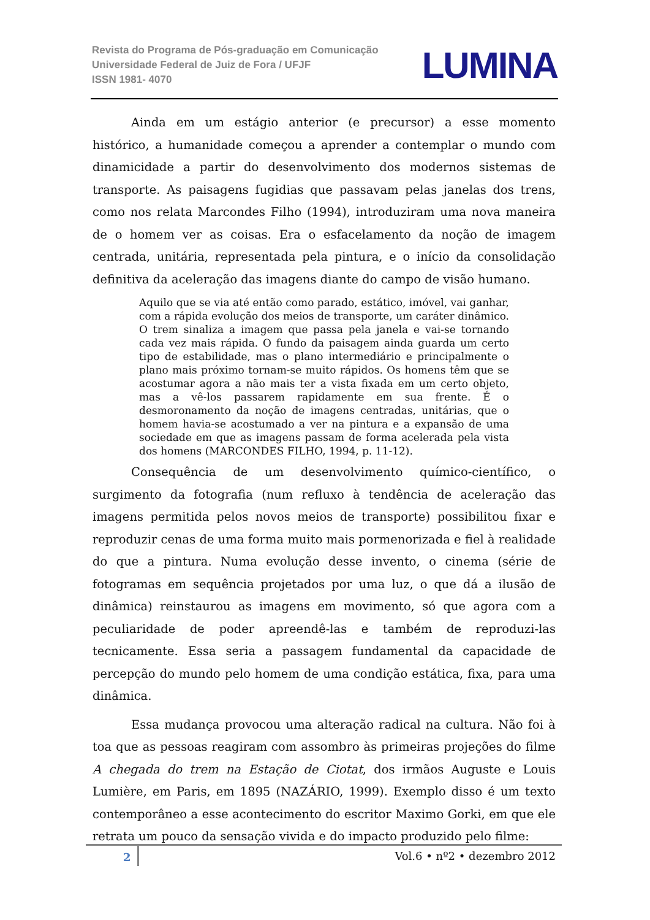Revista do Programa de Pós-graduação em Comunicação
Universidade Federal de Juiz de Fora / UFJF
ISSN 1981- 4070
LUMINA
Ainda em um estágio anterior (e precursor) a esse momento histórico, a humanidade começou a aprender a contemplar o mundo com dinamicidade a partir do desenvolvimento dos modernos sistemas de transporte. As paisagens fugidias que passavam pelas janelas dos trens, como nos relata Marcondes Filho (1994), introduziram uma nova maneira de o homem ver as coisas. Era o esfacelamento da noção de imagem centrada, unitária, representada pela pintura, e o início da consolidação definitiva da aceleração das imagens diante do campo de visão humano.
Aquilo que se via até então como parado, estático, imóvel, vai ganhar, com a rápida evolução dos meios de transporte, um caráter dinâmico. O trem sinaliza a imagem que passa pela janela e vai-se tornando cada vez mais rápida. O fundo da paisagem ainda guarda um certo tipo de estabilidade, mas o plano intermediário e principalmente o plano mais próximo tornam-se muito rápidos. Os homens têm que se acostumar agora a não mais ter a vista fixada em um certo objeto, mas a vê-los passarem rapidamente em sua frente. É o desmoronamento da noção de imagens centradas, unitárias, que o homem havia-se acostumado a ver na pintura e a expansão de uma sociedade em que as imagens passam de forma acelerada pela vista dos homens (MARCONDES FILHO, 1994, p. 11-12).
Consequência de um desenvolvimento químico-científico, o surgimento da fotografia (num refluxo à tendência de aceleração das imagens permitida pelos novos meios de transporte) possibilitou fixar e reproduzir cenas de uma forma muito mais pormenorizada e fiel à realidade do que a pintura. Numa evolução desse invento, o cinema (série de fotogramas em sequência projetados por uma luz, o que dá a ilusão de dinâmica) reinstaurou as imagens em movimento, só que agora com a peculiaridade de poder apreendê-las e também de reproduzi-las tecnicamente. Essa seria a passagem fundamental da capacidade de percepção do mundo pelo homem de uma condição estática, fixa, para uma dinâmica.
Essa mudança provocou uma alteração radical na cultura. Não foi à toa que as pessoas reagiram com assombro às primeiras projeções do filme A chegada do trem na Estação de Ciotat, dos irmãos Auguste e Louis Lumière, em Paris, em 1895 (NAZÁRIO, 1999). Exemplo disso é um texto contemporâneo a esse acontecimento do escritor Maximo Gorki, em que ele retrata um pouco da sensação vivida e do impacto produzido pelo filme:
2 Vol.6 • nº2 • dezembro 2012